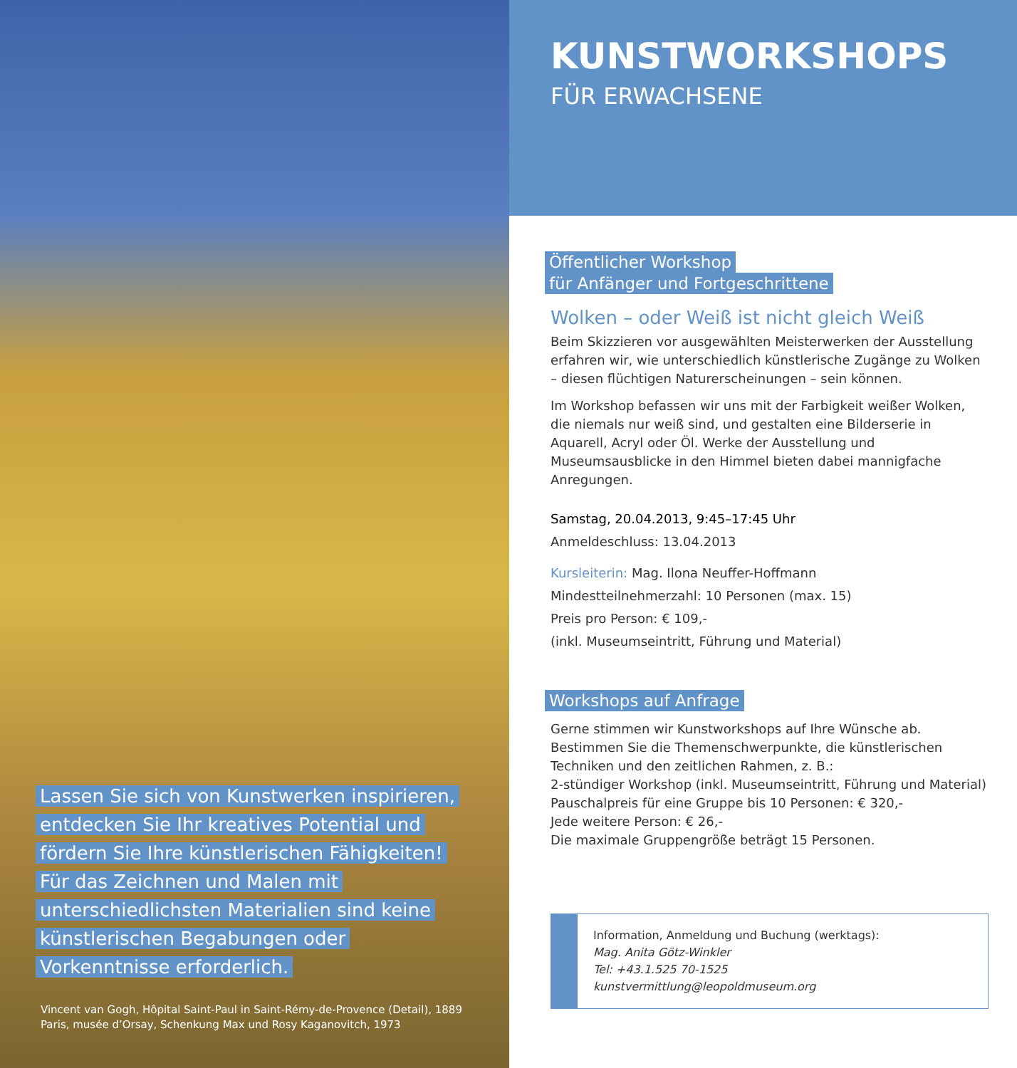Lassen Sie sich von Kunstwerken inspirieren, entdecken Sie Ihr kreatives Potential und fördern Sie Ihre künstlerischen Fähigkeiten! Für das Zeichnen und Malen mit unterschiedlichsten Materialien sind keine künstlerischen Begabungen oder Vorkenntnisse erforderlich.
Vincent van Gogh, Hôpital Saint-Paul in Saint-Rémy-de-Provence (Detail), 1889
Paris, musée d’Orsay, Schenkung Max und Rosy Kaganovitch, 1973
KUNSTWORKSHOPS
FÜR ERWACHSENE
Öffentlicher Workshop
für Anfänger und Fortgeschrittene
Wolken – oder Weiß ist nicht gleich Weiß
Beim Skizzieren vor ausgewählten Meisterwerken der Ausstellung erfahren wir, wie unterschiedlich künstlerische Zugänge zu Wolken – diesen flüchtigen Naturerscheinungen – sein können.
Im Workshop befassen wir uns mit der Farbigkeit weißer Wolken, die niemals nur weiß sind, und gestalten eine Bilderserie in Aquarell, Acryl oder Öl. Werke der Ausstellung und Museumsausblicke in den Himmel bieten dabei mannigfache Anregungen.
Samstag, 20.04.2013, 9:45–17:45 Uhr
Anmeldeschluss: 13.04.2013
Kursleiterin: Mag. Ilona Neuffer-Hoffmann
Mindestteilnehmerzahl: 10 Personen (max. 15)
Preis pro Person: € 109,-
(inkl. Museumseintritt, Führung und Material)
Workshops auf Anfrage
Gerne stimmen wir Kunstworkshops auf Ihre Wünsche ab. Bestimmen Sie die Themenschwerpunkte, die künstlerischen Techniken und den zeitlichen Rahmen, z. B.:
2-stündiger Workshop (inkl. Museumseintritt, Führung und Material)
Pauschalpreis für eine Gruppe bis 10 Personen: € 320,-
Jede weitere Person: € 26,-
Die maximale Gruppengröße beträgt 15 Personen.
Information, Anmeldung und Buchung (werktags):
Mag. Anita Götz-Winkler
Tel: +43.1.525 70-1525
kunstvermittlung@leopoldmuseum.org